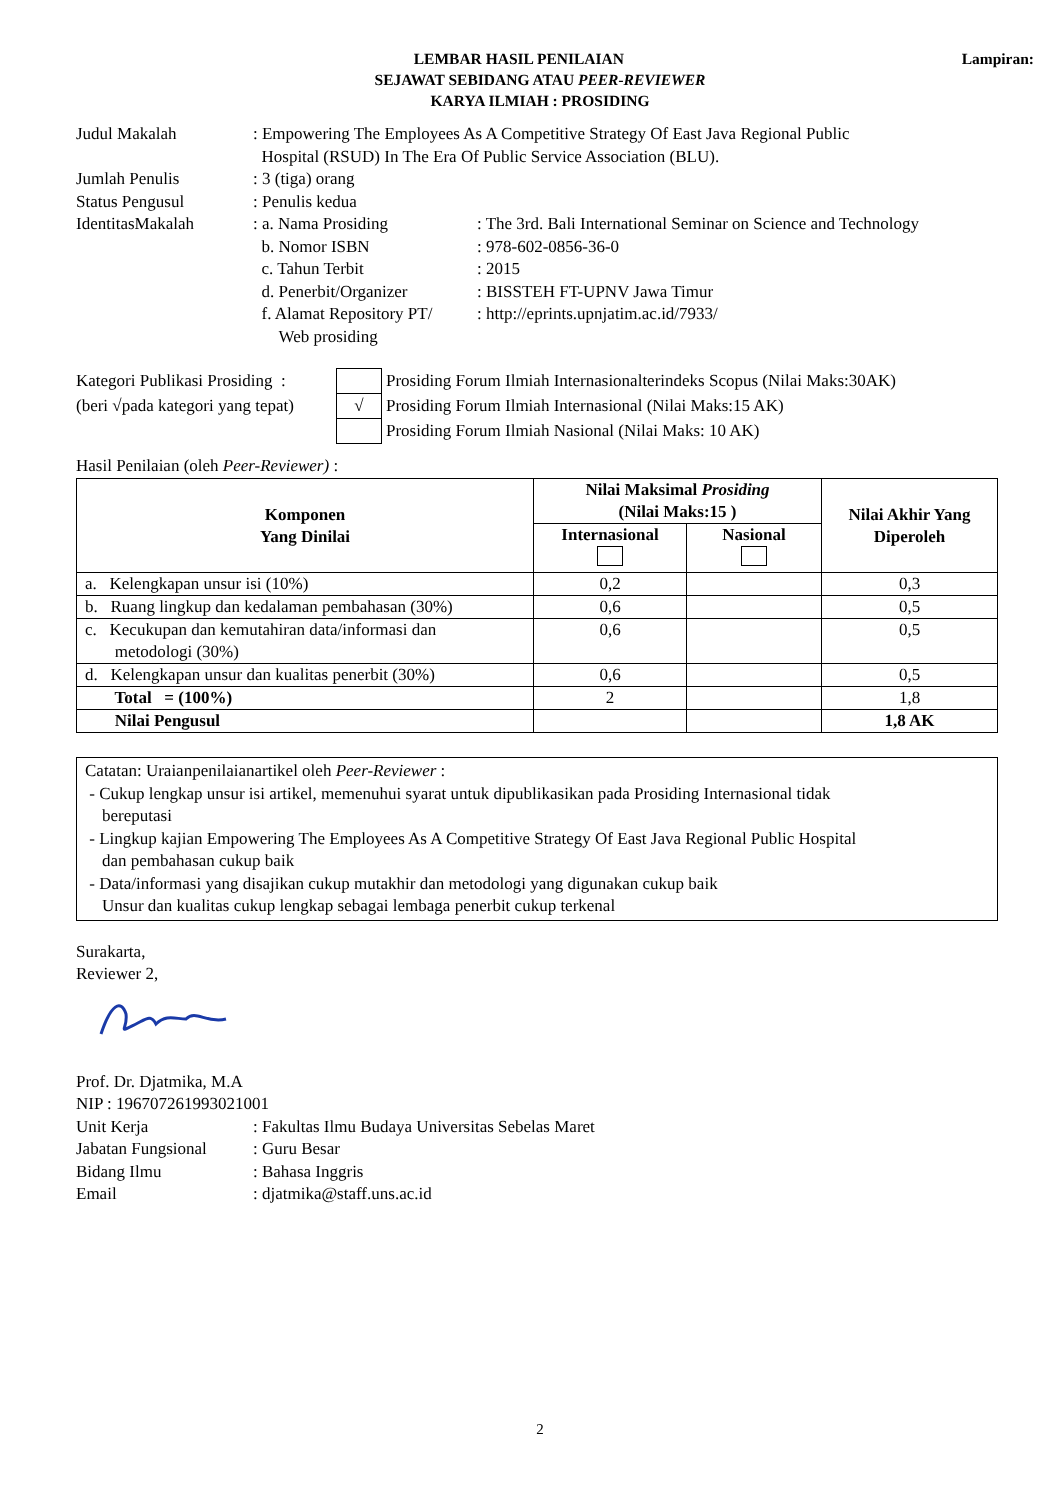Lampiran: LEMBAR HASIL PENILAIAN
SEJAWAT SEBIDANG ATAU PEER-REVIEWER
KARYA ILMIAH : PROSIDING
| Judul Makalah | : Empowering The Employees As A Competitive Strategy Of East Java Regional Public Hospital (RSUD) In The Era Of Public Service Association (BLU). | |
| Jumlah Penulis | : 3 (tiga) orang | |
| Status Pengusul | : Penulis kedua | |
| IdentitasMakalah | : a. Nama Prosiding | : The 3rd. Bali International Seminar on Science and Technology |
| | b. Nomor ISBN | : 978-602-0856-36-0 |
| | c. Tahun Terbit | : 2015 |
| | d. Penerbit/Organizer | : BISSTEH FT-UPNV Jawa Timur |
| | f. Alamat Repository PT/ Web prosiding | : http://eprints.upnjatim.ac.id/7933/ |
| Kategori Publikasi Prosiding : | | Prosiding Forum Ilmiah Internasionalterindeks Scopus (Nilai Maks:30AK) |
| (beri √pada kategori yang tepat) | √ | Prosiding Forum Ilmiah Internasional (Nilai Maks:15 AK) |
| | | Prosiding Forum Ilmiah Nasional (Nilai Maks: 10 AK) |
Hasil Penilaian (oleh Peer-Reviewer) :
| Komponen Yang Dinilai | Nilai Maksimal Prosiding (Nilai Maks:15 ) | | Nilai Akhir Yang Diperoleh |
| --- | --- | --- | --- |
| | Internasional | Nasional | |
| a. Kelengkapan unsur isi (10%) | 0,2 | | 0,3 |
| b. Ruang lingkup dan kedalaman pembahasan (30%) | 0,6 | | 0,5 |
| c. Kecukupan dan kemutahiran data/informasi dan metodologi (30%) | 0,6 | | 0,5 |
| d. Kelengkapan unsur dan kualitas penerbit (30%) | 0,6 | | 0,5 |
| Total = (100%) | 2 | | 1,8 |
| Nilai Pengusul | | | 1,8 AK |
Catatan: Uraianpenilaianartikel oleh Peer-Reviewer :
- Cukup lengkap unsur isi artikel, memenuhui syarat untuk dipublikasikan pada Prosiding Internasional tidak
bereputasi
- Lingkup kajian Empowering The Employees As A Competitive Strategy Of East Java Regional Public Hospital
dan pembahasan cukup baik
- Data/informasi yang disajikan cukup mutakhir dan metodologi yang digunakan cukup baik
Unsur dan kualitas cukup lengkap sebagai lembaga penerbit cukup terkenal
Surakarta,
Reviewer 2,
Prof. Dr. Djatmika, M.A
NIP : 196707261993021001
| Unit Kerja | : Fakultas Ilmu Budaya Universitas Sebelas Maret |
| Jabatan Fungsional | : Guru Besar |
| Bidang Ilmu | : Bahasa Inggris |
| Email | : djatmika@staff.uns.ac.id |
2